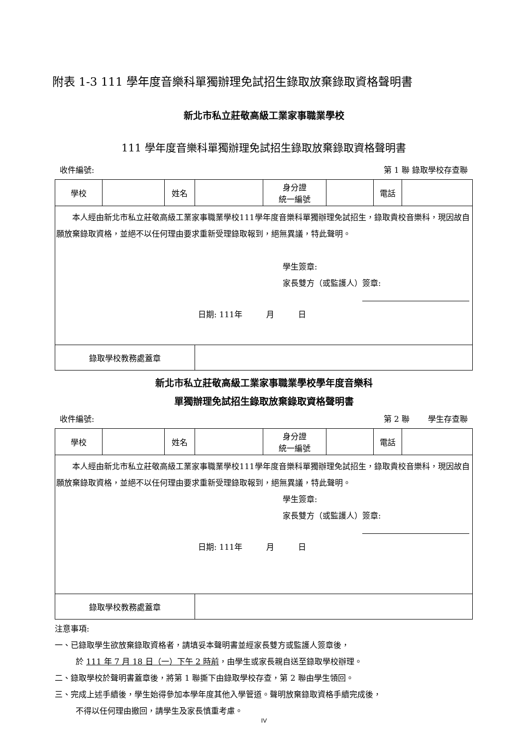附表 1-3 111 學年度音樂科單獨辦理免試招生錄取放棄錄取資格聲明書
新北市私立莊敬高級工業家事職業學校
111 學年度音樂科單獨辦理免試招生錄取放棄錄取資格聲明書
收件編號: 第 1 聯 錄取學校存查聯
| 學校 | | 姓名 | | 身分證 統一編號 | | 電話 | |
| 本人經由新北市私立莊敬高級工業家事職業學校111學年度音樂科單獨辦理免試招生，錄取貴校音樂科，現因故自願放棄錄取資格，並絕不以任何理由要求重新受理錄取報到，絕無異議，特此聲明。 學生簽章: 家長雙方（或監護人）簽章: 日期: 111年 月 日 | | | | | | | |
| 錄取學校教務處蓋章 | | | | | | | |
新北市私立莊敬高級工業家事職業學校學年度音樂科
單獨辦理免試招生錄取放棄錄取資格聲明書
收件編號: 第 2 聯　　 學生存查聯
| 學校 | | 姓名 | | 身分證 統一編號 | | 電話 | |
| 本人經由新北市私立莊敬高級工業家事職業學校111學年度音樂科單獨辦理免試招生，錄取貴校音樂科，現因故自願放棄錄取資格，並絕不以任何理由要求重新受理錄取報到，絕無異議，特此聲明。 學生簽章: 家長雙方（或監護人）簽章: 日期: 111年 月 日 | | | | | | | |
| 錄取學校教務處蓋章 | | | | | | | |
注意事項:
一、已錄取學生欲放棄錄取資格者，請填妥本聲明書並經家長雙方或監護人簽章後，
於 111 年 7 月 18 日（一）下午 2 時前，由學生或家長親自送至錄取學校辦理。
二、錄取學校於聲明書蓋章後，將第 1 聯撕下由錄取學校存查，第 2 聯由學生領回。
三、完成上述手續後，學生始得參加本學年度其他入學管道。聲明放棄錄取資格手續完成後，
不得以任何理由撤回，請學生及家長慎重考慮。
IV